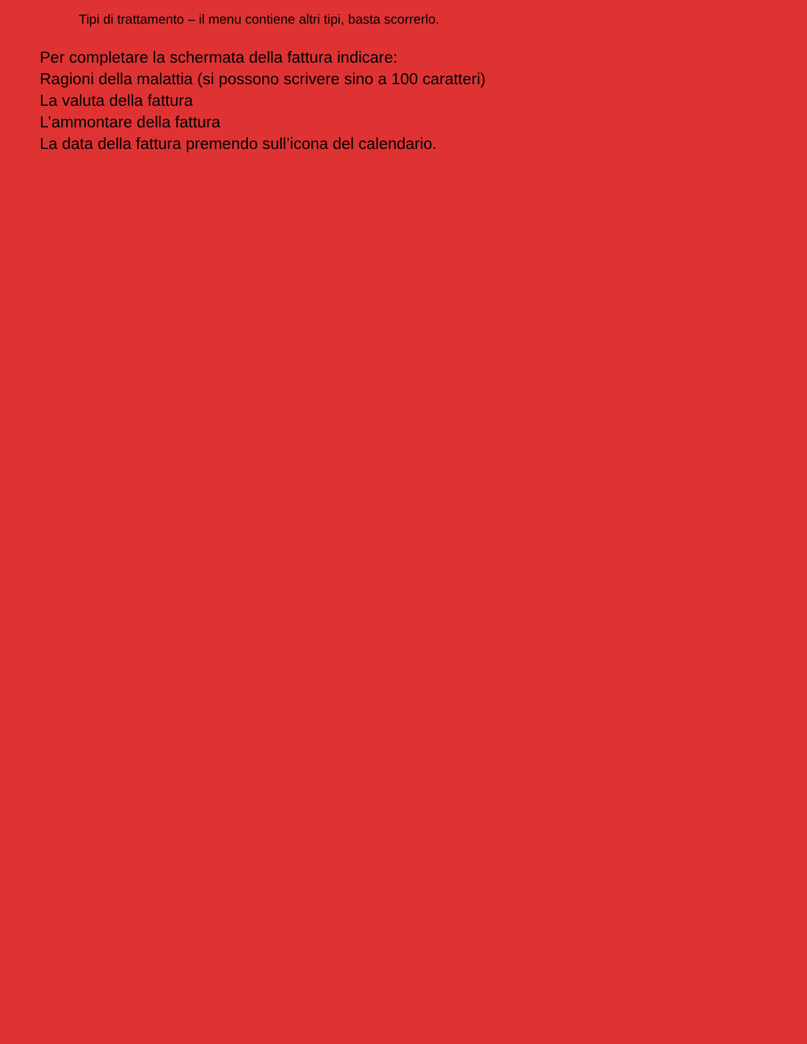Tipi di trattamento – il menu contiene altri tipi, basta scorrerlo.
Per completare la schermata della fattura indicare:
Ragioni della malattia (si possono scrivere sino a 100 caratteri)
La valuta della fattura
L’ammontare della fattura
La data della fattura premendo sull’icona del calendario.